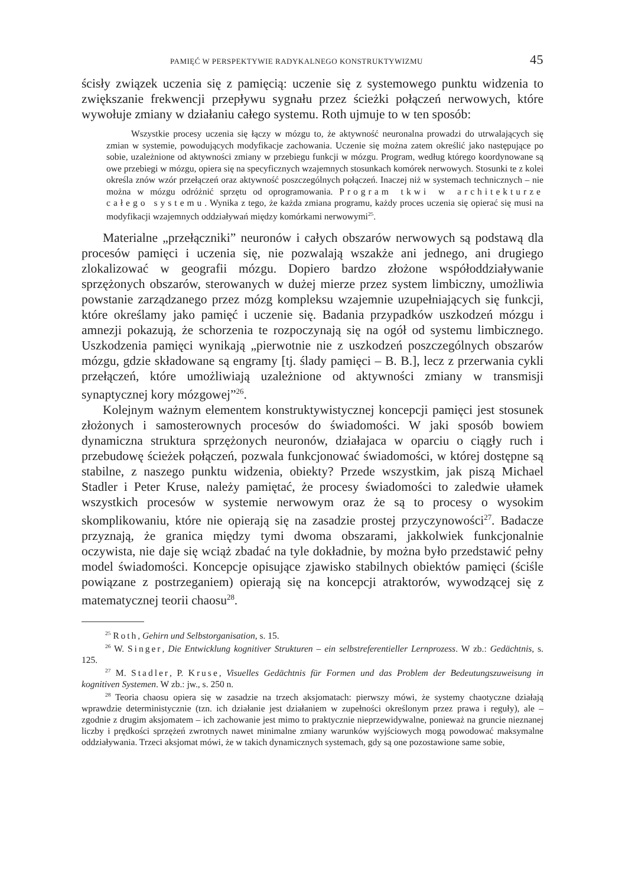PAMIĘĆ W PERSPEKTYWIE RADYKALNEGO KONSTRUKTYWIZMU 45
ścisły związek uczenia się z pamięcią: uczenie się z systemowego punktu widzenia to zwiększanie frekwencji przepływu sygnału przez ścieżki połączeń nerwowych, które wywołuje zmiany w działaniu całego systemu. Roth ujmuje to w ten sposób:
Wszystkie procesy uczenia się łączy w mózgu to, że aktywność neuronalna prowadzi do utrwalających się zmian w systemie, powodujących modyfikacje zachowania. Uczenie się można zatem określić jako następujące po sobie, uzależnione od aktywności zmiany w przebiegu funkcji w mózgu. Program, według którego koordynowane są owe przebiegi w mózgu, opiera się na specyficznych wzajemnych stosunkach komórek nerwowych. Stosunki te z kolei określa znów wzór przełączeń oraz aktywność poszczególnych połączeń. Inaczej niż w systemach technicznych – nie można w mózgu odróżnić sprzętu od oprogramowania. Program tkwi w architekturze całego systemu. Wynika z tego, że każda zmiana programu, każdy proces uczenia się opierać się musi na modyfikacji wzajemnych oddziaływań między komórkami nerwowymi<sup>25</sup>.
Materialne „przełączniki” neuronów i całych obszarów nerwowych są podstawą dla procesów pamięci i uczenia się, nie pozwalają wszakże ani jednego, ani drugiego zlokalizować w geografii mózgu. Dopiero bardzo złożone współoddziaływanie sprzężonych obszarów, sterowanych w dużej mierze przez system limbiczny, umożliwia powstanie zarządzanego przez mózg kompleksu wzajemnie uzupełniających się funkcji, które określamy jako pamięć i uczenie się. Badania przypadków uszkodzeń mózgu i amnezji pokazują, że schorzenia te rozpoczynają się na ogół od systemu limbicznego. Uszkodzenia pamięci wynikają „pierwotnie nie z uszkodzeń poszczególnych obszarów mózgu, gdzie składowane są engramy [tj. ślady pamięci – B. B.], lecz z przerwania cykli przełączeń, które umożliwiają uzależnione od aktywności zmiany w transmisji synaptycznej kory mózgowej”<sup>26</sup>.
Kolejnym ważnym elementem konstruktywistycznej koncepcji pamięci jest stosunek złożonych i samosterownych procesów do świadomości. W jaki sposób bowiem dynamiczna struktura sprzężonych neuronów, działajaca w oparciu o ciągły ruch i przebudowę ścieżek połączeń, pozwala funkcjonować świadomości, w której dostępne są stabilne, z naszego punktu widzenia, obiekty? Przede wszystkim, jak piszą Michael Stadler i Peter Kruse, należy pamiętać, że procesy świadomości to zaledwie ułamek wszystkich procesów w systemie nerwowym oraz że są to procesy o wysokim skomplikowaniu, które nie opierają się na zasadzie prostej przyczynowości<sup>27</sup>. Badacze przyznają, że granica między tymi dwoma obszarami, jakkolwiek funkcjonalnie oczywista, nie daje się wciąż zbadać na tyle dokładnie, by można było przedstawić pełny model świadomości. Koncepcje opisujące zjawisko stabilnych obiektów pamięci (ściśle powiązane z postrzeganiem) opierają się na koncepcji atraktorów, wywodzącej się z matematycznej teorii chaosu<sup>28</sup>.
<sup>25</sup> Roth, Gehirn und Selbstorganisation, s. 15.
<sup>26</sup> W. Singer, Die Entwicklung kognitiver Strukturen – ein selbstreferentieller Lernprozess. W zb.: Gedächtnis, s. 125.
<sup>27</sup> M. Stadler, P. Kruse, Visuelles Gedächtnis für Formen und das Problem der Bedeutungszuweisung in kognitiven Systemen. W zb.: jw., s. 250 n.
<sup>28</sup> Teoria chaosu opiera się w zasadzie na trzech aksjomatach: pierwszy mówi, że systemy chaotyczne działają wprawdzie deterministycznie (tzn. ich działanie jest działaniem w zupełności określonym przez prawa i reguły), ale – zgodnie z drugim aksjomatem – ich zachowanie jest mimo to praktycznie nieprzewidywalne, ponieważ na gruncie nieznanej liczby i prędkości sprzężeń zwrotnych nawet minimalne zmiany warunków wyjściowych mogą powodować maksymalne oddziaływania. Trzeci aksjomat mówi, że w takich dynamicznych systemach, gdy są one pozostawione same sobie,